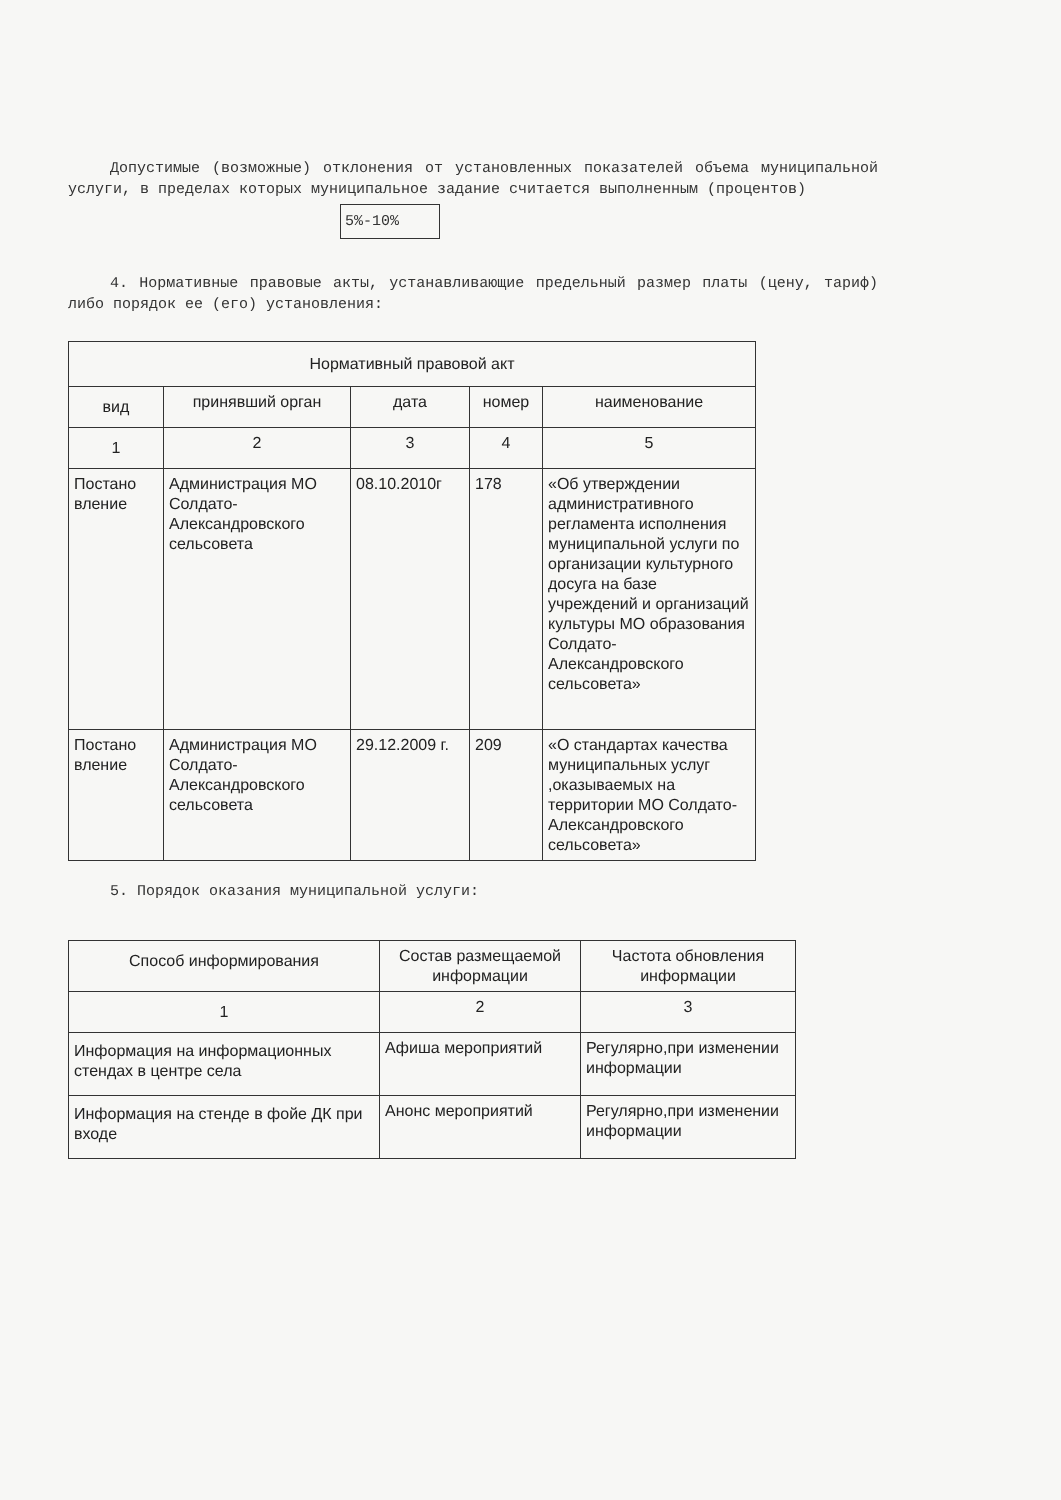Допустимые (возможные) отклонения от установленных показателей объема муниципальной услуги, в пределах которых муниципальное задание считается выполненным (процентов)
5%-10%
4. Нормативные правовые акты, устанавливающие предельный размер платы (цену, тариф) либо порядок ее (его) установления:
| Нормативный правовой акт | | | | |
| --- | --- | --- | --- | --- |
| вид | принявший орган | дата | номер | наименование |
| 1 | 2 | 3 | 4 | 5 |
| Постано вление | Администрация МО Солдато-Александровского сельсовета | 08.10.2010г | 178 | «Об утверждении административного регламента исполнения муниципальной услуги по организации культурного досуга на базе учреждений и организаций культуры МО образования Солдато-Александровского сельсовета» |
| Постано вление | Администрация МО Солдато-Александровского сельсовета | 29.12.2009 г. | 209 | «О стандартах качества муниципальных услуг ,оказываемых на территории МО Солдато-Александровского сельсовета» |
5. Порядок оказания муниципальной услуги:
| Способ информирования | Состав размещаемой информации | Частота обновления информации |
| --- | --- | --- |
| 1 | 2 | 3 |
| Информация на информационных стендах в центре села | Афиша мероприятий | Регулярно,при изменении информации |
| Информация на стенде в фойе ДК при входе | Анонс мероприятий | Регулярно,при изменении информации |